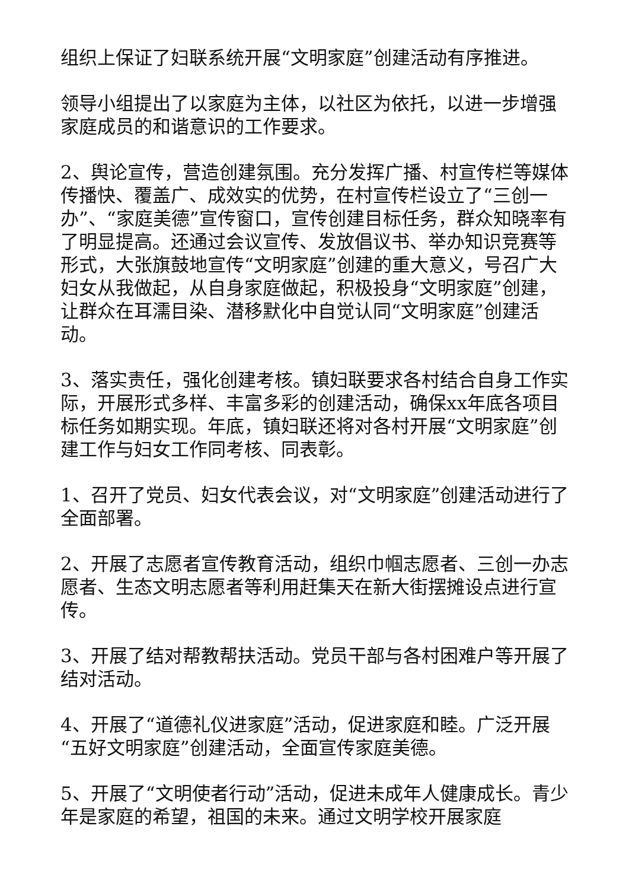组织上保证了妇联系统开展“文明家庭”创建活动有序推进。
领导小组提出了以家庭为主体，以社区为依托，以进一步增强家庭成员的和谐意识的工作要求。
2、舆论宣传，营造创建氛围。充分发挥广播、村宣传栏等媒体传播快、覆盖广、成效实的优势，在村宣传栏设立了“三创一办”、“家庭美德”宣传窗口，宣传创建目标任务，群众知晓率有了明显提高。还通过会议宣传、发放倡议书、举办知识竞赛等形式，大张旗鼓地宣传“文明家庭”创建的重大意义，号召广大妇女从我做起，从自身家庭做起，积极投身“文明家庭”创建，让群众在耳濡目染、潜移默化中自觉认同“文明家庭”创建活动。
3、落实责任，强化创建考核。镇妇联要求各村结合自身工作实际，开展形式多样、丰富多彩的创建活动，确保xx年底各项目标任务如期实现。年底，镇妇联还将对各村开展“文明家庭”创建工作与妇女工作同考核、同表彰。
1、召开了党员、妇女代表会议，对“文明家庭”创建活动进行了全面部署。
2、开展了志愿者宣传教育活动，组织巾帼志愿者、三创一办志愿者、生态文明志愿者等利用赶集天在新大街摆摊设点进行宣传。
3、开展了结对帮教帮扶活动。党员干部与各村困难户等开展了结对活动。
4、开展了“道德礼仪进家庭”活动，促进家庭和睦。广泛开展“五好文明家庭”创建活动，全面宣传家庭美德。
5、开展了“文明使者行动”活动，促进未成年人健康成长。青少年是家庭的希望，祖国的未来。通过文明学校开展家庭